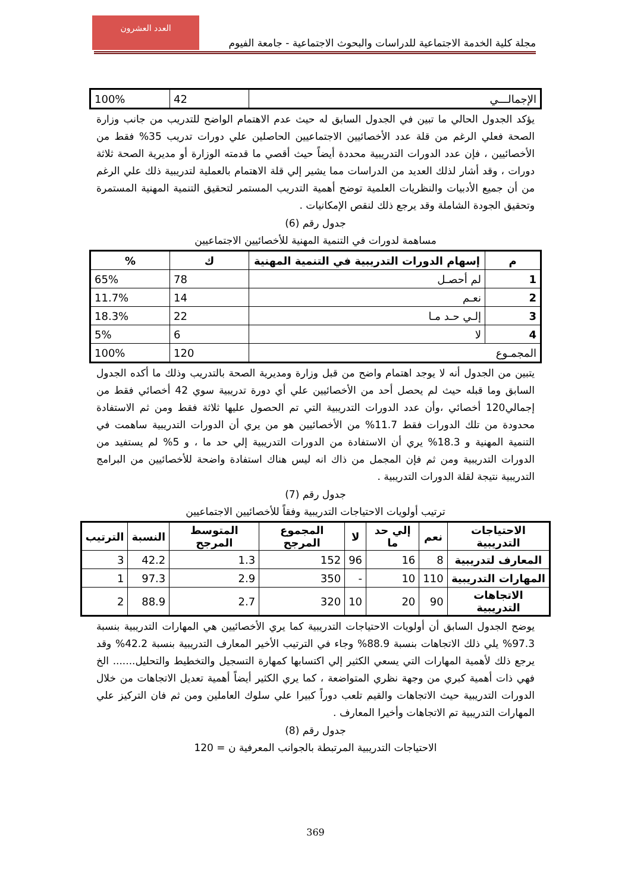العدد العشرون
مجلة كلية الخدمة الاجتماعية للدراسات والبحوث الاجتماعية - جامعة الفيوم
| الإجمالـــي | 42 | 100% |
يؤكد الجدول الحالي ما تبين في الجدول السابق له حيث عدم الاهتمام الواضح للتدريب من جانب وزارة الصحة فعلي الرغم من قلة عدد الأخصائيين الاجتماعيين الحاصلين علي دورات تدريب 35% فقط من الأخصائيين ، فإن عدد الدورات التدريبية محددة أيضاً حيث أقصي ما قدمته الوزارة أو مديرية الصحة ثلاثة دورات ، وقد أشار لذلك العديد من الدراسات مما يشير إلي قلة الاهتمام بالعملية لتدريبية ذلك علي الرغم من أن جميع الأدبيات والنظريات العلمية توضح أهمية التدريب المستمر لتحقيق التنمية المهنية المستمرة وتحقيق الجودة الشاملة وقد يرجع ذلك لنقص الإمكانيات .
جدول رقم (6)
مساهمة لدورات في التنمية المهنية للأخصائيين الاجتماعيين
| م | إسهام الدورات التدريبية في التنمية المهنية | ك | % |
| --- | --- | --- | --- |
| 1 | لم أحصـل | 78 | 65% |
| 2 | نعـم | 14 | 11.7% |
| 3 | إلـي حـد مـا | 22 | 18.3% |
| 4 | لا | 6 | 5% |
| المجمـوع | | 120 | 100% |
يتبين من الجدول أنه لا يوجد اهتمام واضح من قبل وزارة ومديرية الصحة بالتدريب وذلك ما أكده الجدول السابق وما قبله حيث لم يحصل أحد من الأخصائيين علي أي دورة تدريبية سوي 42 أخصائي فقط من إجمالي120 أخصائي ،وأن عدد الدورات التدريبية التي تم الحصول عليها ثلاثة فقط ومن ثم الاستفادة محدودة من تلك الدورات فقط 11.7% من الأخصائيين هو من يري أن الدورات التدريبية ساهمت في التنمية المهنية و 18.3% يري أن الاستفادة من الدورات التدريبية إلي حد ما ، و 5% لم يستفيد من الدورات التدريبية ومن ثم فإن المجمل من ذاك انه ليس هناك استفادة واضحة للأخصائيين من البرامج التدريبية نتيجة لقلة الدورات التدريبية .
جدول رقم (7)
ترتيب أولويات الاحتياجات التدريبية وفقاً للأخصائيين الاجتماعيين
| الاحتياجات التدريبية | نعم | إلي حد ما | لا | المجموع المرجح | المتوسط المرجح | النسبة | الترتيب |
| --- | --- | --- | --- | --- | --- | --- | --- |
| المعارف لتدريبية | 8 | 16 | 96 | 152 | 1.3 | 42.2 | 3 |
| المهارات التدريبية | 110 | 10 | - | 350 | 2.9 | 97.3 | 1 |
| الاتجاهات التدريبية | 90 | 20 | 10 | 320 | 2.7 | 88.9 | 2 |
يوضح الجدول السابق أن أولويات الاحتياجات التدريبية كما يري الأخصائيين هي المهارات التدريبية بنسبة 97.3% يلي ذلك الاتجاهات بنسبة 88.9% وجاء في الترتيب الأخير المعارف التدريبية بنسبة 42.2% وقد يرجع ذلك لأهمية المهارات التي يسعي الكثير إلي اكتسابها كمهارة التسجيل والتخطيط والتحليل....... الخ فهي ذات أهمية كبري من وجهة نظري المتواضعة ، كما يري الكثير أيضاً أهمية تعديل الاتجاهات من خلال الدورات التدريبية حيث الاتجاهات والقيم تلعب دوراً كبيرا علي سلوك العاملين ومن ثم فان التركيز علي المهارات التدريبية تم الاتجاهات وأخيرا المعارف .
جدول رقم (8)
الاحتياجات التدريبية المرتبطة بالجوانب المعرفية ن = 120
369